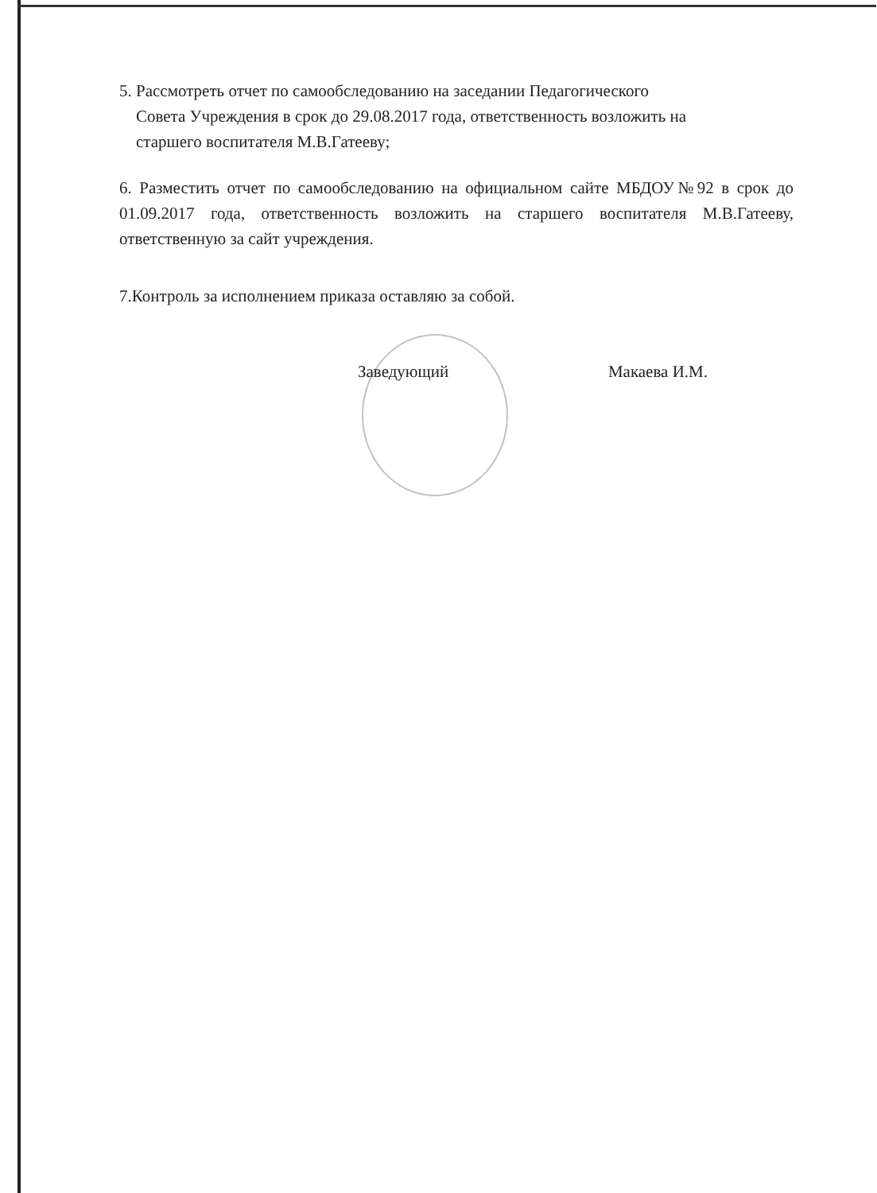5. Рассмотреть отчет по самообследованию на заседании Педагогического
Совета Учреждения в срок до 29.08.2017 года, ответственность возложить на
старшего воспитателя М.В.Гатееву;
6. Разместить отчет по самообследованию на официальном сайте МБДОУ№92 в срок до 01.09.2017 года, ответственность возложить на старшего воспитателя М.В.Гатееву, ответственную за сайт учреждения.
7.Контроль за исполнением приказа оставляю за собой.
Заведующий Макаева И.М.